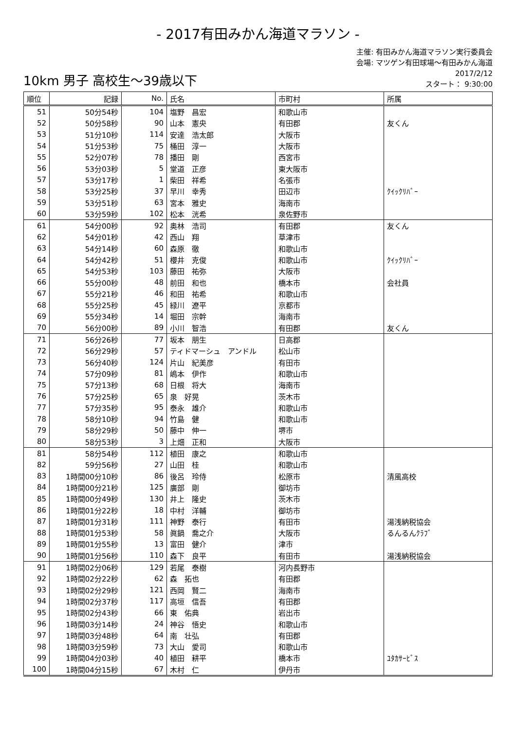- 2017有田みかん海道マラソン -
10km 男子 高校生～39歳以下
主催: 有田みかん海道マラソン実行委員会
会場: マツゲン有田球場～有田みかん海道
2017/2/12
スタート： 9:30:00
| 順位 | 記録 | No. | 氏名 | 市町村 | 所属 |
| --- | --- | --- | --- | --- | --- |
| 51 | 50分54秒 | 104 | 塩野 昌宏 | 和歌山市 | |
| 52 | 50分58秒 | 90 | 山本 憲央 | 有田郡 | 友くん |
| 53 | 51分10秒 | 114 | 安達 浩太郎 | 大阪市 | |
| 54 | 51分53秒 | 75 | 桶田 淳一 | 大阪市 | |
| 55 | 52分07秒 | 78 | 播田 剛 | 西宮市 | |
| 56 | 53分03秒 | 5 | 堂道 正彦 | 東大阪市 | |
| 57 | 53分17秒 | 1 | 柴田 祥希 | 名張市 | |
| 58 | 53分25秒 | 37 | 早川 幸秀 | 田辺市 | ｸｲｯｸﾘﾊﾞｰ |
| 59 | 53分51秒 | 63 | 宮本 雅史 | 海南市 | |
| 60 | 53分59秒 | 102 | 松本 洸希 | 泉佐野市 | |
| 61 | 54分00秒 | 92 | 奥林 浩司 | 有田郡 | 友くん |
| 62 | 54分01秒 | 42 | 西山 翔 | 草津市 | |
| 63 | 54分14秒 | 60 | 森原 徹 | 和歌山市 | |
| 64 | 54分42秒 | 51 | 櫻井 克俊 | 和歌山市 | ｸｲｯｸﾘﾊﾞｰ |
| 65 | 54分53秒 | 103 | 藤田 祐弥 | 大阪市 | |
| 66 | 55分00秒 | 48 | 前田 和也 | 橋本市 | 会社員 |
| 67 | 55分21秒 | 46 | 和田 祐希 | 和歌山市 | |
| 68 | 55分25秒 | 45 | 緑川 遼平 | 京都市 | |
| 69 | 55分34秒 | 14 | 堀田 宗幹 | 海南市 | |
| 70 | 56分00秒 | 89 | 小川 智浩 | 有田郡 | 友くん |
| 71 | 56分26秒 | 77 | 坂本 朋生 | 日高郡 | |
| 72 | 56分29秒 | 57 | ティドマーシュ アンドル | 松山市 | |
| 73 | 56分40秒 | 124 | 片山 紀美彦 | 有田市 | |
| 74 | 57分09秒 | 81 | 嶋本 伊作 | 和歌山市 | |
| 75 | 57分13秒 | 68 | 日根 将大 | 海南市 | |
| 76 | 57分25秒 | 65 | 泉 好晃 | 茨木市 | |
| 77 | 57分35秒 | 95 | 泰永 雄介 | 和歌山市 | |
| 78 | 58分10秒 | 94 | 竹島 健 | 和歌山市 | |
| 79 | 58分29秒 | 50 | 藤中 伸一 | 堺市 | |
| 80 | 58分53秒 | 3 | 上畑 正和 | 大阪市 | |
| 81 | 58分54秒 | 112 | 植田 康之 | 和歌山市 | |
| 82 | 59分56秒 | 27 | 山田 桂 | 和歌山市 | |
| 83 | 1時間00分10秒 | 86 | 後呂 玲侍 | 松原市 | 清風高校 |
| 84 | 1時間00分21秒 | 125 | 廣部 剛 | 御坊市 | |
| 85 | 1時間00分49秒 | 130 | 井上 隆史 | 茨木市 | |
| 86 | 1時間01分22秒 | 18 | 中村 洋輔 | 御坊市 | |
| 87 | 1時間01分31秒 | 111 | 神野 泰行 | 有田市 | 湯浅納税協会 |
| 88 | 1時間01分53秒 | 58 | 眞鍋 喬之介 | 大阪市 | るんるんｸﾗﾌﾞ |
| 89 | 1時間01分55秒 | 13 | 富田 健介 | 津市 | |
| 90 | 1時間01分56秒 | 110 | 森下 良平 | 有田市 | 湯浅納税協会 |
| 91 | 1時間02分06秒 | 129 | 若尾 泰樹 | 河内長野市 | |
| 92 | 1時間02分22秒 | 62 | 森 拓也 | 有田郡 | |
| 93 | 1時間02分29秒 | 121 | 西岡 賢二 | 海南市 | |
| 94 | 1時間02分37秒 | 117 | 高垣 信吾 | 有田郡 | |
| 95 | 1時間02分43秒 | 66 | 東 佑典 | 岩出市 | |
| 96 | 1時間03分14秒 | 24 | 神谷 悟史 | 和歌山市 | |
| 97 | 1時間03分48秒 | 64 | 南 壮弘 | 有田郡 | |
| 98 | 1時間03分59秒 | 73 | 大山 愛司 | 和歌山市 | |
| 99 | 1時間04分03秒 | 40 | 植田 耕平 | 橋本市 | ﾕﾀｶｻｰﾋﾞｽ |
| 100 | 1時間04分15秒 | 67 | 木村 仁 | 伊丹市 | |